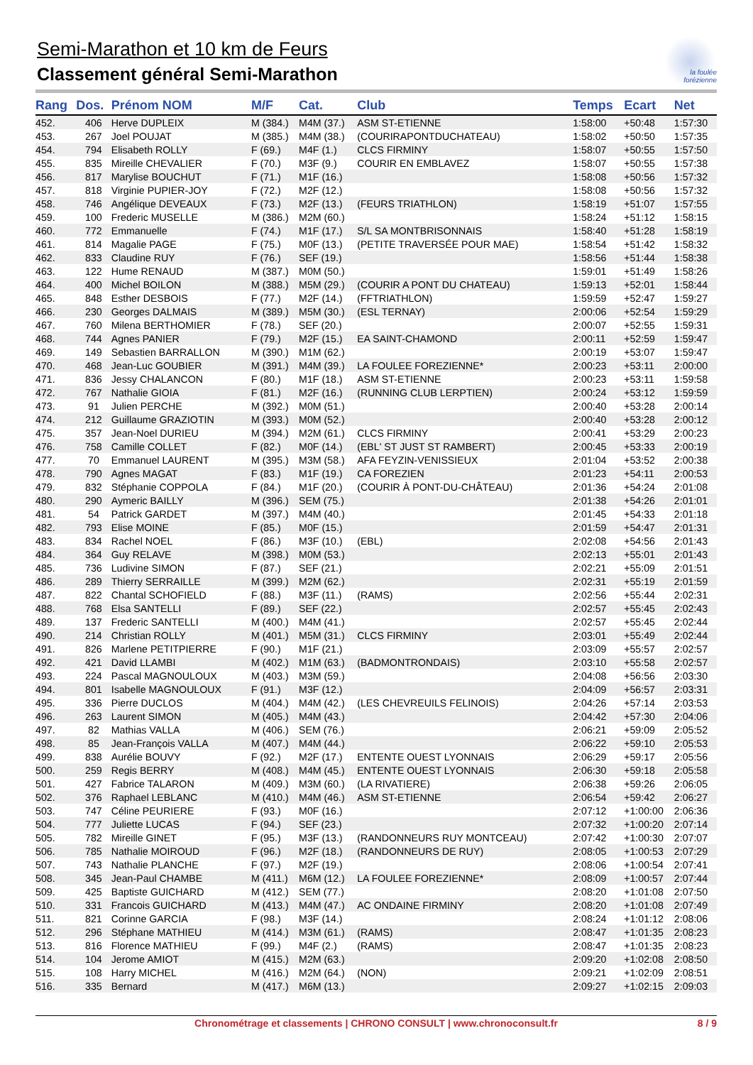Semi-Marathon et 10 km de Feurs
Classement général Semi-Marathon
la foulée
forézienne
| Rang | Dos. | Prénom NOM | M/F | Cat. | Club | Temps | Ecart | Net |
| --- | --- | --- | --- | --- | --- | --- | --- | --- |
| 452. | 406 | Herve DUPLEIX | M (384.) | M4M (37.) | ASM ST-ETIENNE | 1:58:00 | +50:48 | 1:57:30 |
| 453. | 267 | Joel POUJAT | M (385.) | M4M (38.) | (COURIRAPONTDUCHATEAU) | 1:58:02 | +50:50 | 1:57:35 |
| 454. | 794 | Elisabeth ROLLY | F (69.) | M4F (1.) | CLCS FIRMINY | 1:58:07 | +50:55 | 1:57:50 |
| 455. | 835 | Mireille CHEVALIER | F (70.) | M3F (9.) | COURIR EN EMBLAVEZ | 1:58:07 | +50:55 | 1:57:38 |
| 456. | 817 | Marylise BOUCHUT | F (71.) | M1F (16.) | | 1:58:08 | +50:56 | 1:57:32 |
| 457. | 818 | Virginie PUPIER-JOY | F (72.) | M2F (12.) | | 1:58:08 | +50:56 | 1:57:32 |
| 458. | 746 | Angélique DEVEAUX | F (73.) | M2F (13.) | (FEURS TRIATHLON) | 1:58:19 | +51:07 | 1:57:55 |
| 459. | 100 | Frederic MUSELLE | M (386.) | M2M (60.) | | 1:58:24 | +51:12 | 1:58:15 |
| 460. | 772 | Emmanuelle | F (74.) | M1F (17.) | S/L SA MONTBRISONNAIS | 1:58:40 | +51:28 | 1:58:19 |
| 461. | 814 | Magalie PAGE | F (75.) | M0F (13.) | (PETITE TRAVERSÉE POUR MAE) | 1:58:54 | +51:42 | 1:58:32 |
| 462. | 833 | Claudine RUY | F (76.) | SEF (19.) | | 1:58:56 | +51:44 | 1:58:38 |
| 463. | 122 | Hume RENAUD | M (387.) | M0M (50.) | | 1:59:01 | +51:49 | 1:58:26 |
| 464. | 400 | Michel BOILON | M (388.) | M5M (29.) | (COURIR A PONT DU CHATEAU) | 1:59:13 | +52:01 | 1:58:44 |
| 465. | 848 | Esther DESBOIS | F (77.) | M2F (14.) | (FFTRIATHLON) | 1:59:59 | +52:47 | 1:59:27 |
| 466. | 230 | Georges DALMAIS | M (389.) | M5M (30.) | (ESL TERNAY) | 2:00:06 | +52:54 | 1:59:29 |
| 467. | 760 | Milena BERTHOMIER | F (78.) | SEF (20.) | | 2:00:07 | +52:55 | 1:59:31 |
| 468. | 744 | Agnes PANIER | F (79.) | M2F (15.) | EA SAINT-CHAMOND | 2:00:11 | +52:59 | 1:59:47 |
| 469. | 149 | Sebastien BARRALLON | M (390.) | M1M (62.) | | 2:00:19 | +53:07 | 1:59:47 |
| 470. | 468 | Jean-Luc GOUBIER | M (391.) | M4M (39.) | LA FOULEE FOREZIENNE* | 2:00:23 | +53:11 | 2:00:00 |
| 471. | 836 | Jessy CHALANCON | F (80.) | M1F (18.) | ASM ST-ETIENNE | 2:00:23 | +53:11 | 1:59:58 |
| 472. | 767 | Nathalie GIOIA | F (81.) | M2F (16.) | (RUNNING CLUB LERPTIEN) | 2:00:24 | +53:12 | 1:59:59 |
| 473. | 91 | Julien PERCHE | M (392.) | M0M (51.) | | 2:00:40 | +53:28 | 2:00:14 |
| 474. | 212 | Guillaume GRAZIOTIN | M (393.) | M0M (52.) | | 2:00:40 | +53:28 | 2:00:12 |
| 475. | 357 | Jean-Noel DURIEU | M (394.) | M2M (61.) | CLCS FIRMINY | 2:00:41 | +53:29 | 2:00:23 |
| 476. | 758 | Camille COLLET | F (82.) | M0F (14.) | (EBL' ST JUST ST RAMBERT) | 2:00:45 | +53:33 | 2:00:19 |
| 477. | 70 | Emmanuel LAURENT | M (395.) | M3M (58.) | AFA FEYZIN-VENISSIEUX | 2:01:04 | +53:52 | 2:00:38 |
| 478. | 790 | Agnes MAGAT | F (83.) | M1F (19.) | CA FOREZIEN | 2:01:23 | +54:11 | 2:00:53 |
| 479. | 832 | Stéphanie COPPOLA | F (84.) | M1F (20.) | (COURIR À PONT-DU-CHÂTEAU) | 2:01:36 | +54:24 | 2:01:08 |
| 480. | 290 | Aymeric BAILLY | M (396.) | SEM (75.) | | 2:01:38 | +54:26 | 2:01:01 |
| 481. | 54 | Patrick GARDET | M (397.) | M4M (40.) | | 2:01:45 | +54:33 | 2:01:18 |
| 482. | 793 | Elise MOINE | F (85.) | M0F (15.) | | 2:01:59 | +54:47 | 2:01:31 |
| 483. | 834 | Rachel NOEL | F (86.) | M3F (10.) | (EBL) | 2:02:08 | +54:56 | 2:01:43 |
| 484. | 364 | Guy RELAVE | M (398.) | M0M (53.) | | 2:02:13 | +55:01 | 2:01:43 |
| 485. | 736 | Ludivine SIMON | F (87.) | SEF (21.) | | 2:02:21 | +55:09 | 2:01:51 |
| 486. | 289 | Thierry SERRAILLE | M (399.) | M2M (62.) | | 2:02:31 | +55:19 | 2:01:59 |
| 487. | 822 | Chantal SCHOFIELD | F (88.) | M3F (11.) | (RAMS) | 2:02:56 | +55:44 | 2:02:31 |
| 488. | 768 | Elsa SANTELLI | F (89.) | SEF (22.) | | 2:02:57 | +55:45 | 2:02:43 |
| 489. | 137 | Frederic SANTELLI | M (400.) | M4M (41.) | | 2:02:57 | +55:45 | 2:02:44 |
| 490. | 214 | Christian ROLLY | M (401.) | M5M (31.) | CLCS FIRMINY | 2:03:01 | +55:49 | 2:02:44 |
| 491. | 826 | Marlene PETITPIERRE | F (90.) | M1F (21.) | | 2:03:09 | +55:57 | 2:02:57 |
| 492. | 421 | David LLAMBI | M (402.) | M1M (63.) | (BADMONTRONDAIS) | 2:03:10 | +55:58 | 2:02:57 |
| 493. | 224 | Pascal MAGNOULOUX | M (403.) | M3M (59.) | | 2:04:08 | +56:56 | 2:03:30 |
| 494. | 801 | Isabelle MAGNOULOUX | F (91.) | M3F (12.) | | 2:04:09 | +56:57 | 2:03:31 |
| 495. | 336 | Pierre DUCLOS | M (404.) | M4M (42.) | (LES CHEVREUILS FELINOIS) | 2:04:26 | +57:14 | 2:03:53 |
| 496. | 263 | Laurent SIMON | M (405.) | M4M (43.) | | 2:04:42 | +57:30 | 2:04:06 |
| 497. | 82 | Mathias VALLA | M (406.) | SEM (76.) | | 2:06:21 | +59:09 | 2:05:52 |
| 498. | 85 | Jean-François VALLA | M (407.) | M4M (44.) | | 2:06:22 | +59:10 | 2:05:53 |
| 499. | 838 | Aurélie BOUVY | F (92.) | M2F (17.) | ENTENTE OUEST LYONNAIS | 2:06:29 | +59:17 | 2:05:56 |
| 500. | 259 | Regis BERRY | M (408.) | M4M (45.) | ENTENTE OUEST LYONNAIS | 2:06:30 | +59:18 | 2:05:58 |
| 501. | 427 | Fabrice TALARON | M (409.) | M3M (60.) | (LA RIVATIERE) | 2:06:38 | +59:26 | 2:06:05 |
| 502. | 376 | Raphael LEBLANC | M (410.) | M4M (46.) | ASM ST-ETIENNE | 2:06:54 | +59:42 | 2:06:27 |
| 503. | 747 | Céline PEURIERE | F (93.) | M0F (16.) | | 2:07:12 | +1:00:00 | 2:06:36 |
| 504. | 777 | Juliette LUCAS | F (94.) | SEF (23.) | | 2:07:32 | +1:00:20 | 2:07:14 |
| 505. | 782 | Mireille GINET | F (95.) | M3F (13.) | (RANDONNEURS RUY MONTCEAU) | 2:07:42 | +1:00:30 | 2:07:07 |
| 506. | 785 | Nathalie MOIROUD | F (96.) | M2F (18.) | (RANDONNEURS DE RUY) | 2:08:05 | +1:00:53 | 2:07:29 |
| 507. | 743 | Nathalie PLANCHE | F (97.) | M2F (19.) | | 2:08:06 | +1:00:54 | 2:07:41 |
| 508. | 345 | Jean-Paul CHAMBE | M (411.) | M6M (12.) | LA FOULEE FOREZIENNE* | 2:08:09 | +1:00:57 | 2:07:44 |
| 509. | 425 | Baptiste GUICHARD | M (412.) | SEM (77.) | | 2:08:20 | +1:01:08 | 2:07:50 |
| 510. | 331 | Francois GUICHARD | M (413.) | M4M (47.) | AC ONDAINE FIRMINY | 2:08:20 | +1:01:08 | 2:07:49 |
| 511. | 821 | Corinne GARCIA | F (98.) | M3F (14.) | | 2:08:24 | +1:01:12 | 2:08:06 |
| 512. | 296 | Stéphane MATHIEU | M (414.) | M3M (61.) | (RAMS) | 2:08:47 | +1:01:35 | 2:08:23 |
| 513. | 816 | Florence MATHIEU | F (99.) | M4F (2.) | (RAMS) | 2:08:47 | +1:01:35 | 2:08:23 |
| 514. | 104 | Jerome AMIOT | M (415.) | M2M (63.) | | 2:09:20 | +1:02:08 | 2:08:50 |
| 515. | 108 | Harry MICHEL | M (416.) | M2M (64.) | (NON) | 2:09:21 | +1:02:09 | 2:08:51 |
| 516. | 335 | Bernard | M (417.) | M6M (13.) | | 2:09:27 | +1:02:15 | 2:09:03 |
Chronométrage et classements | CHRONO CONSULT | www.chronoconsult.fr 8 / 9